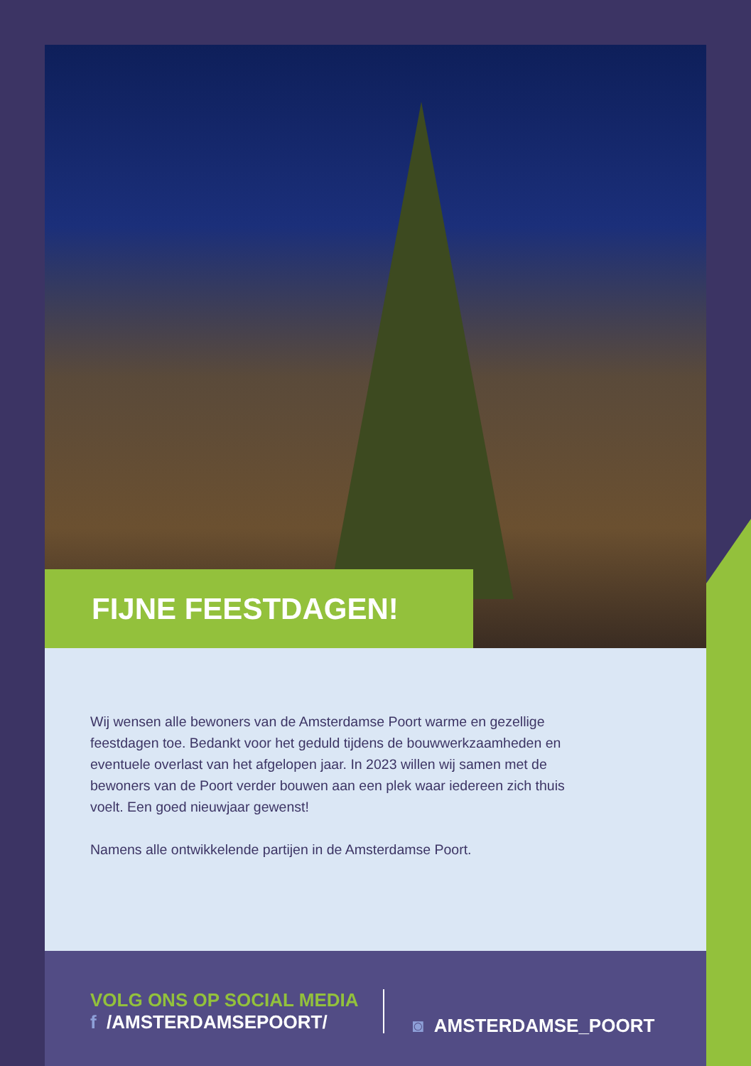FIJNE FEESTDAGEN!
Wij wensen alle bewoners van de Amsterdamse Poort warme en gezellige feestdagen toe. Bedankt voor het geduld tijdens de bouwwerkzaamheden en eventuele overlast van het afgelopen jaar. In 2023 willen wij samen met de bewoners van de Poort verder bouwen aan een plek waar iedereen zich thuis voelt. Een goed nieuwjaar gewenst!
Namens alle ontwikkelende partijen in de Amsterdamse Poort.
VOLG ONS OP SOCIAL MEDIA
f /AMSTERDAMSEPOORT/
◙ AMSTERDAMSE_POORT